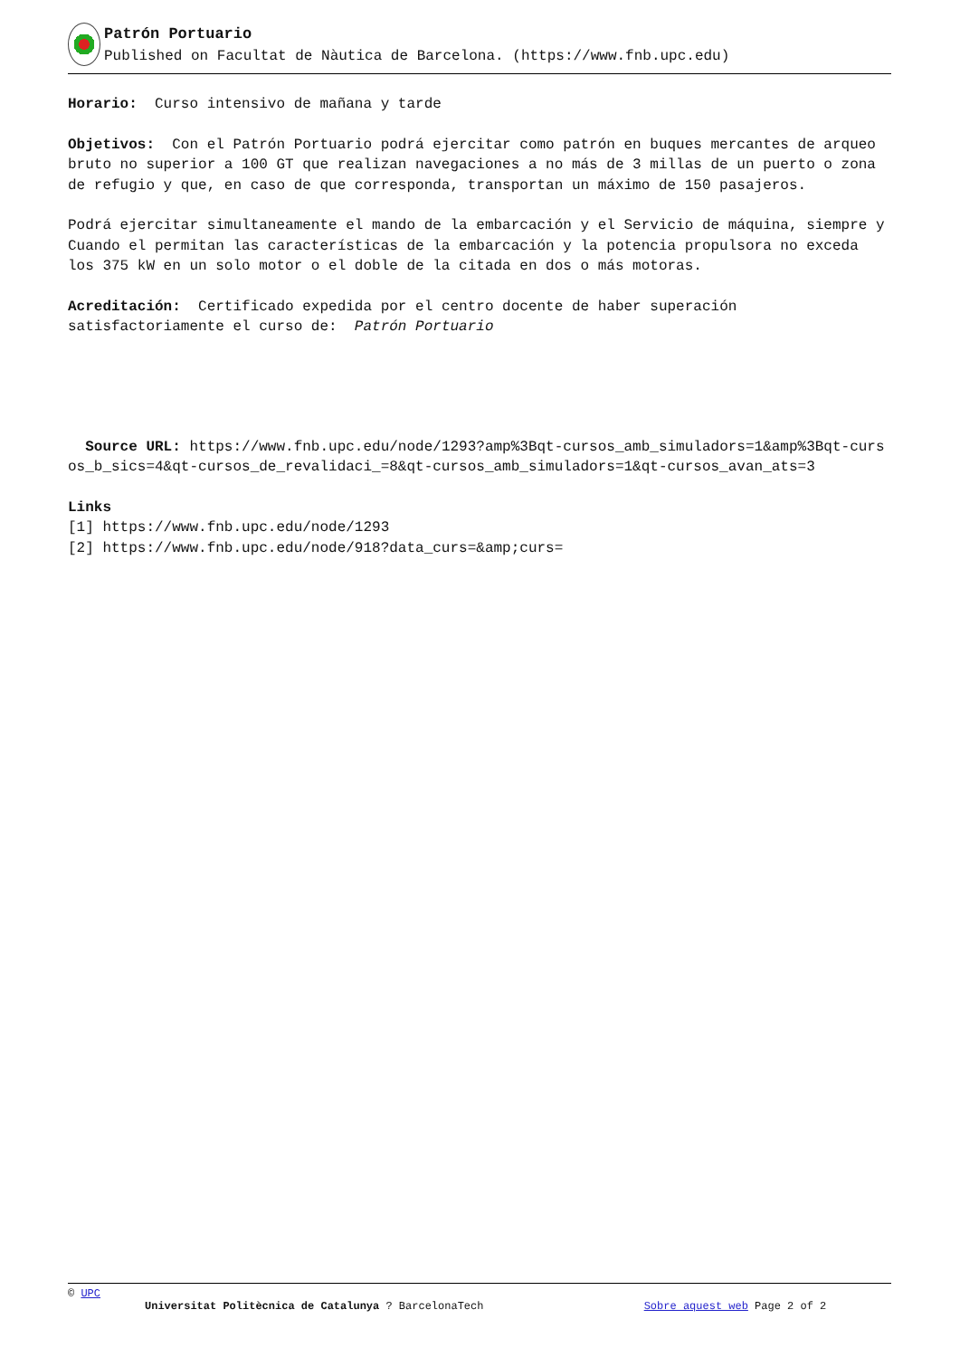Patrón Portuario
Published on Facultat de Nàutica de Barcelona. (https://www.fnb.upc.edu)
Horario: Curso intensivo de mañana y tarde
Objetivos: Con el Patrón Portuario podrá ejercitar como patrón en buques mercantes de arqueo bruto no superior a 100 GT que realizan navegaciones a no más de 3 millas de un puerto o zona de refugio y que, en caso de que corresponda, transportan un máximo de 150 pasajeros.
Podrá ejercitar simultaneamente el mando de la embarcación y el Servicio de máquina, siempre y Cuando el permitan las características de la embarcación y la potencia propulsora no exceda los 375 kW en un solo motor o el doble de la citada en dos o más motoras.
Acreditación: Certificado expedida por el centro docente de haber superación satisfactoriamente el curso de: Patrón Portuario
Source URL: https://www.fnb.upc.edu/node/1293?amp%3Bqt-cursos_amb_simuladors=1&amp%3Bqt-cursos_b_sics=4&qt-cursos_de_revalidaci_=8&qt-cursos_amb_simuladors=1&qt-cursos_avan_ats=3
Links
[1] https://www.fnb.upc.edu/node/1293
[2] https://www.fnb.upc.edu/node/918?data_curs=&amp;curs=
© UPC
Universitat Politècnica de Catalunya ? BarcelonaTech Sobre aquest web Page 2 of 2